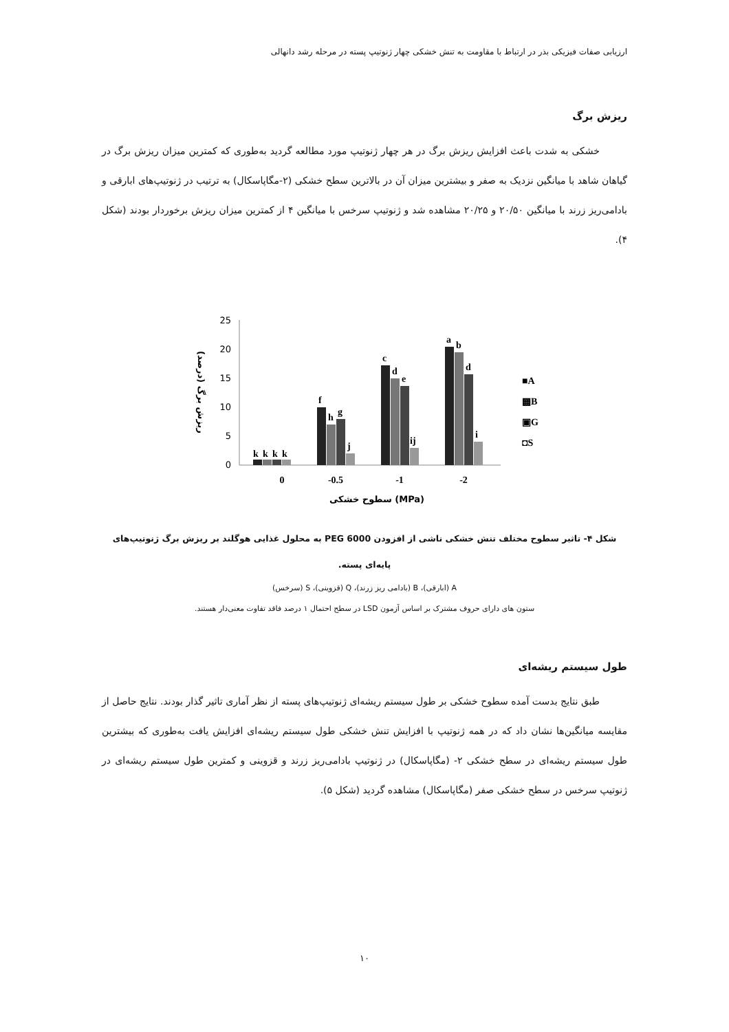ارزیابی صفات فیزیکی بذر در ارتباط با مقاومت به تنش خشکی چهار ژنوتیپ پسته در مرحله رشد دانهالی
ریزش برگ
خشکی به شدت باعث افزایش ریزش برگ در هر چهار ژنوتیپ مورد مطالعه گردید به‌طوری که کمترین میزان ریزش برگ در گیاهان شاهد با میانگین نزدیک به صفر و بیشترین میزان آن در بالاترین سطح خشکی (۲-مگاپاسکال) به ترتیب در ژنوتیپ‌های ابارقی و بادامی‌ریز زرند با میانگین ۲۰/۵۰ و ۲۰/۲۵ مشاهده شد و ژنوتیپ سرخس با میانگین ۴ از کمترین میزان ریزش برخوردار بودند (شکل ۴).
25
20
15
10
5
0
ریزش برگ (درصد)
k
k
k
k
f
h
g
j
c
d
e
ij
a
b
d
i
■A
▩B
▣G
◘S
0
-0.5
-1
-2
سطوح خشکی (MPa)
شکل ۴- تاثیر سطوح مختلف تنش خشکی ناشی از افزودن PEG 6000 به محلول غذایی هوگلند بر ریزش برگ ژنوتیپ‌های پایه‌ای پسته.
A (ابارقی)، B (بادامی ریز زرند)، Q (قزوینی)، S (سرخس)
ستون های دارای حروف مشترک بر اساس آزمون LSD در سطح احتمال ۱ درصد فاقد تفاوت معنی‌دار هستند.
طول سیستم ریشه‌ای
طبق نتایج بدست آمده سطوح خشکی بر طول سیستم ریشه‌ای ژنوتیپ‌های پسته از نظر آماری تاثیر گذار بودند. نتایج حاصل از مقایسه میانگین‌ها نشان داد که در همه ژنوتیپ با افزایش تنش خشکی طول سیستم ریشه‌ای افزایش یافت به‌طوری که بیشترین طول سیستم ریشه‌ای در سطح خشکی ۲- (مگاپاسکال) در ژنوتیپ بادامی‌ریز زرند و قزوینی و کمترین طول سیستم ریشه‌ای در ژنوتیپ سرخس در سطح خشکی صفر (مگاپاسکال) مشاهده گردید (شکل ۵).
۱۰